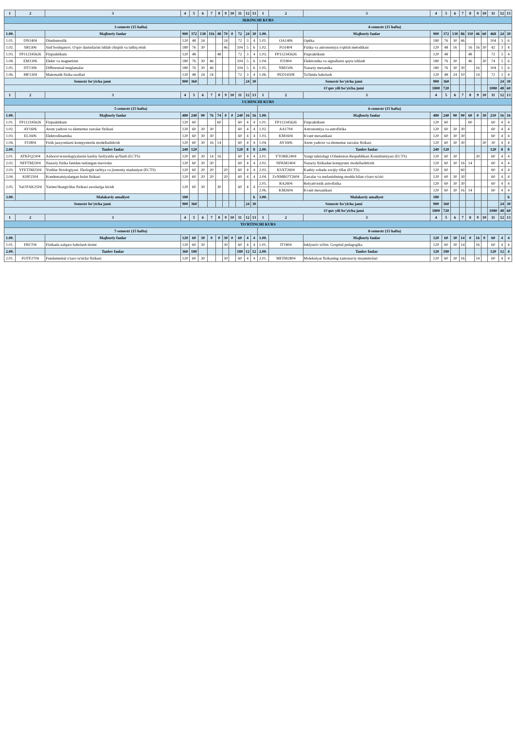| 1 | 2 | 3 | 4 | 5 | 6 | 7 | 8 | 9 | 10 | 11 | 12 | 13 | 1 | 2 | 3 | 4 | 5 | 6 | 7 | 8 | 9 | 10 | 11 | 12 | 13 |
| --- | --- | --- | --- | --- | --- | --- | --- | --- | --- | --- | --- | --- | --- | --- | --- | --- | --- | --- | --- | --- | --- | --- | --- | --- | --- |
| IKKINCHI KURS | | | | | | | | | | | | | | | | | | | | | | | | | |
| 3-semestr (15 hafta) | | | | | | | | | | | | | 4-semestr (15 hafta) | | | | | | | | | | | | |
| 1.00. | | Majburiy fanlar | 900 | 372 | 138 | 116 | 48 | 70 | 0 | 72 | 24 | 30 | 1.00. | | Majburiy fanlar | 900 | 372 | 130 | 86 | 110 | 46 | 60 | 468 | 24 | 30 |
| 1.01. | DN1404 | Dinshunoslik | 120 | 48 | 24 | | | 24 | | 72 | 3 | 4 | 1.01. | OA1406 | Optika | 180 | 76 | 30 | 46 | | | | 104 | 5 | 6 |
| 1.02. | SB1306 | Sinf boshqaruvi. O'quv dasturlarini ishlab chiqish va tatbiq etish | 180 | 76 | 30 | | | 46 | | 104 | 5 | 6 | 1.02. | FO1404 | Fizika va astronomiya o'qitish metodikasi | 120 | 48 | 16 | | 16 | 16 | 30 | 42 | 3 | 4 |
| 1.03. | FP112345626 | Fizpraktikum | 120 | 48 | | | 48 | | | 72 | 3 | 4 | 1.03. | FP112345626 | Fizpraktikum | 120 | 48 | | | 48 | | | 72 | 3 | 4 |
| 1.04. | EM1306 | Elektr va magnetizm | 180 | 76 | 30 | 46 | | | | 104 | 5 | 6 | 1.04. | FJ1804 | Elektronika va signallarni qayta ishlash | 180 | 76 | 30 | | 46 | | 30 | 74 | 5 | 6 |
| 1.05. | DT1306 | Differensial tenglamalar | 180 | 76 | 30 | 46 | | | | 104 | 5 | 6 | 1.05. | NM1506 | Nazariy mexanika | 180 | 76 | 30 | 30 | | 16 | | 104 | 5 | 6 |
| 1.06. | MF1304 | Matematik fizika usullari | 120 | 48 | 24 | 24 | | | | 72 | 3 | 4 | 1.06. | PED14508 | Ta'limda baholash | 120 | 48 | 24 | 10 | | 14 | | 72 | 3 | 4 |
| Semestr bo'yicha jami | | | 900 | 360 | | | | | | | 24 | 30 | Semestr bo'yicha jami | | | 900 | 360 | | | | | | | 24 | 30 |
| | | | | | | | | | | | | | O'quv yili bo'yicha jami | | | 1800 | 720 | | | | | | 1080 | 48 | 60 |
| 1 | 2 | 3 | 4 | 5 | 6 | 7 | 8 | 9 | 10 | 11 | 12 | 13 | 1 | 2 | 3 | 4 | 5 | 6 | 7 | 8 | 9 | 10 | 11 | 12 | 13 |
| UCHINCHI KURS | | | | | | | | | | | | | | | | | | | | | | | | | |
| 5-semestr (15 hafta) | | | | | | | | | | | | | 6-semestr (15 hafta) | | | | | | | | | | | | |
| 1.00. | | Majburiy fanlar | 480 | 240 | 90 | 76 | 74 | 0 | 0 | 240 | 16 | 16 | 1.00. | | Majburiy fanlar | 480 | 240 | 90 | 90 | 60 | 0 | 30 | 210 | 16 | 16 |
| 1.01. | FP112345626 | Fizpraktikum | 120 | 60 | | | 60 | | | 60 | 4 | 4 | 1.01. | FP112345626 | Fizpraktikum | 120 | 60 | | | 60 | | | 60 | 4 | 4 |
| 1.02. | AY1606 | Atom yadrosi va elementar zarralar fizikasi | 120 | 60 | 30 | 30 | | | | 60 | 4 | 4 | 1.02. | AA1704 | Astronomiya va astrofizika | 120 | 60 | 30 | 30 | | | | 60 | 4 | 4 |
| 1.03. | EL1606 | Elektrodinamika | 120 | 60 | 30 | 30 | | | | 60 | 4 | 4 | 1.03. | KM1604 | Kvant mexanikasi | 120 | 60 | 30 | 30 | | | | 60 | 4 | 4 |
| 1.04. | FJ1804 | Fizik jarayonlarni kompyuterda modellashtirish | 120 | 60 | 30 | 16 | 14 | | | 60 | 4 | 4 | 1.04. | AY1606 | Atom yadrosi va elementar zarralar fizikasi | 120 | 60 | 30 | 30 | | | 30 | 30 | 4 | 4 |
| 2.00. | | Tanlov fanlar | 240 | 120 | | | | | | 120 | 8 | 8 | 2.00. | | Tanlov fanlar | 240 | 120 | | | | | | 120 | 8 | 8 |
| 2.01. | ATKFQ2304 | Axborot texnologiyalarini kasbiy faoliyatda qo'llash (ECTS) | 120 | 60 | 30 | 14 | 16 | | | 60 | 4 | 4 | 2.01. | YTORK2404 | Yangi tahrirdagi O'zbekiston Respublikasi Konstitutsiyasi (ECTS) | 120 | 60 | 30 | | | 30 | | 60 | 4 | 4 |
| 2.02. | NFFTM2304 | Nazariy fizika fanidan tanlangan mavzular | 120 | 60 | 30 | 30 | | | | 60 | 4 | 4 | 2.02. | NFKM2404 | Nazariy fizikadan kompyuter modellashtirish | 120 | 60 | 30 | 16 | 14 | | | 60 | 4 | 4 |
| 2.03. | YFETJM2504 | Yoshlar fiziologiyasi. Ekologik tarbiya va jismoniy madaniyat (ECTS) | 120 | 60 | 20 | 20 | | 20 | | 60 | 4 | 4 | 2.03. | KSXT2604 | Kasbiy sohada xorijiy tillar (ECTS) | 120 | 60 | | 60 | | | | 60 | 4 | 4 |
| 2.04. | KHF2504 | Kondensatsiyalangan holat fizikasi | 120 | 60 | 20 | 20 | | 20 | | 60 | 4 | 4 | 2.04. | ZvNMBO'T2604 | Zarralar va nurlanishning modda bilan o'zaro ta'siri | 120 | 60 | 30 | 30 | | | | 60 | 4 | 4 |
| 2.05. | YaO'FAK2504 | Yarimo'tkazgichlar fizikasi asoslariga kirish | 120 | 60 | 30 | | 30 | | | 60 | 4 | 4 | 2.05. | RA2604 | Relyativistik astrofizika | 120 | 60 | 30 | 30 | | | | 60 | 4 | 4 |
| | | | | | | | | | | | | | 2.06. | KM2604 | Kvant mexanikasi | 120 | 60 | 30 | 16 | 14 | | | 60 | 4 | 4 |
| 3.00. | | Malakaviy amaliyot | 180 | | | | | | | | | 6 | 3.00. | | Malakaviy amaliyot | 180 | | | | | | | | | 6 |
| Semestr bo'yicha jami | | | 900 | 360 | | | | | | | 24 | 30 | Semestr bo'yicha jami | | | 900 | 360 | | | | | | | 24 | 30 |
| | | | | | | | | | | | | | O'quv yili bo'yicha jami | | | 1800 | 720 | | | | | | 1080 | 48 | 60 |
| 1 | 2 | 3 | 4 | 5 | 6 | 7 | 8 | 9 | 10 | 11 | 12 | 13 | 1 | 2 | 3 | 4 | 5 | 6 | 7 | 8 | 9 | 10 | 11 | 12 | 13 |
| TO'RTINCHI KURS | | | | | | | | | | | | | | | | | | | | | | | | | |
| 7-semestr (15 hafta) | | | | | | | | | | | | | 8-semestr (15 hafta) | | | | | | | | | | | | |
| 1.00. | | Majburiy fanlar | 120 | 60 | 30 | 0 | 0 | 30 | 0 | 60 | 4 | 4 | 1.00. | | Majburiy fanlar | 120 | 60 | 30 | 14 | 0 | 16 | 0 | 60 | 4 | 4 |
| 1.01. | FB1704 | Fizikada xalqaro baholash tizimi | 120 | 60 | 30 | | | 30 | | 60 | 4 | 4 | 1.01. | IT1804 | Inklyuziv ta'lim. Gospital pedagogika | 120 | 60 | 30 | 14 | | 16 | | 60 | 4 | 4 |
| 2.00. | | Tanlov fanlar | 360 | 180 | | | | | | 180 | 12 | 12 | 2.00. | | Tanlov fanlar | 120 | 180 | | | | | | 120 | 12 | 4 |
| 2.01. | FOTF2704 | Fundamental o'zaro ta'sirlar fizikasi | 120 | 60 | 30 | | | 30 | | 60 | 4 | 4 | 2.01. | MFZM2804 | Molekulyar fizikaning zamonaviy muammolari | 120 | 60 | 30 | 16 | | 14 | | 60 | 4 | 4 |